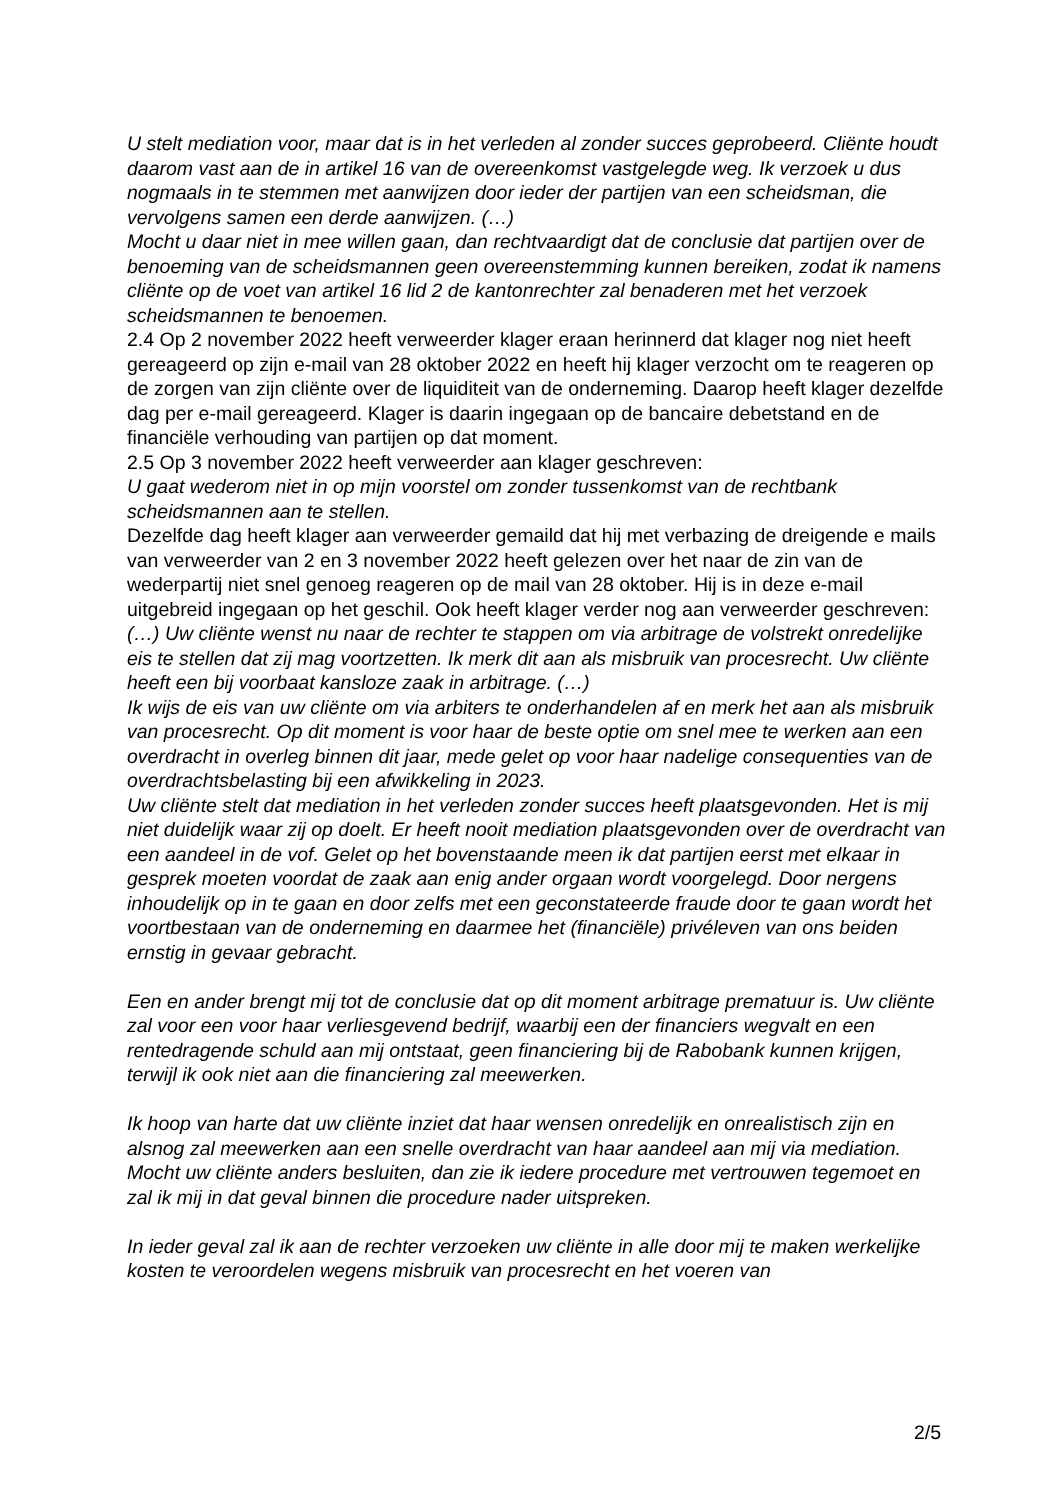U stelt mediation voor, maar dat is in het verleden al zonder succes geprobeerd. Cliënte houdt daarom vast aan de in artikel 16 van de overeenkomst vastgelegde weg. Ik verzoek u dus nogmaals in te stemmen met aanwijzen door ieder der partijen van een scheidsman, die vervolgens samen een derde aanwijzen. (…)
Mocht u daar niet in mee willen gaan, dan rechtvaardigt dat de conclusie dat partijen over de benoeming van de scheidsmannen geen overeenstemming kunnen bereiken, zodat ik namens cliënte op de voet van artikel 16 lid 2 de kantonrechter zal benaderen met het verzoek scheidsmannen te benoemen.
2.4 Op 2 november 2022 heeft verweerder klager eraan herinnerd dat klager nog niet heeft gereageerd op zijn e-mail van 28 oktober 2022 en heeft hij klager verzocht om te reageren op de zorgen van zijn cliënte over de liquiditeit van de onderneming. Daarop heeft klager dezelfde dag per e-mail gereageerd. Klager is daarin ingegaan op de bancaire debetstand en de financiële verhouding van partijen op dat moment.
2.5 Op 3 november 2022 heeft verweerder aan klager geschreven:
U gaat wederom niet in op mijn voorstel om zonder tussenkomst van de rechtbank scheidsmannen aan te stellen.
Dezelfde dag heeft klager aan verweerder gemaild dat hij met verbazing de dreigende e mails van verweerder van 2 en 3 november 2022 heeft gelezen over het naar de zin van de wederpartij niet snel genoeg reageren op de mail van 28 oktober. Hij is in deze e-mail uitgebreid ingegaan op het geschil. Ook heeft klager verder nog aan verweerder geschreven:
(…) Uw cliënte wenst nu naar de rechter te stappen om via arbitrage de volstrekt onredelijke eis te stellen dat zij mag voortzetten. Ik merk dit aan als misbruik van procesrecht. Uw cliënte heeft een bij voorbaat kansloze zaak in arbitrage. (…)
Ik wijs de eis van uw cliënte om via arbiters te onderhandelen af en merk het aan als misbruik van procesrecht. Op dit moment is voor haar de beste optie om snel mee te werken aan een overdracht in overleg binnen dit jaar, mede gelet op voor haar nadelige consequenties van de overdrachtsbelasting bij een afwikkeling in 2023.
Uw cliënte stelt dat mediation in het verleden zonder succes heeft plaatsgevonden. Het is mij niet duidelijk waar zij op doelt. Er heeft nooit mediation plaatsgevonden over de overdracht van een aandeel in de vof. Gelet op het bovenstaande meen ik dat partijen eerst met elkaar in gesprek moeten voordat de zaak aan enig ander orgaan wordt voorgelegd. Door nergens inhoudelijk op in te gaan en door zelfs met een geconstateerde fraude door te gaan wordt het voortbestaan van de onderneming en daarmee het (financiële) privéleven van ons beiden ernstig in gevaar gebracht.
Een en ander brengt mij tot de conclusie dat op dit moment arbitrage prematuur is. Uw cliënte zal voor een voor haar verliesgevend bedrijf, waarbij een der financiers wegvalt en een rentedragende schuld aan mij ontstaat, geen financiering bij de Rabobank kunnen krijgen, terwijl ik ook niet aan die financiering zal meewerken.
Ik hoop van harte dat uw cliënte inziet dat haar wensen onredelijk en onrealistisch zijn en alsnog zal meewerken aan een snelle overdracht van haar aandeel aan mij via mediation.
Mocht uw cliënte anders besluiten, dan zie ik iedere procedure met vertrouwen tegemoet en zal ik mij in dat geval binnen die procedure nader uitspreken.
In ieder geval zal ik aan de rechter verzoeken uw cliënte in alle door mij te maken werkelijke kosten te veroordelen wegens misbruik van procesrecht en het voeren van
2/5